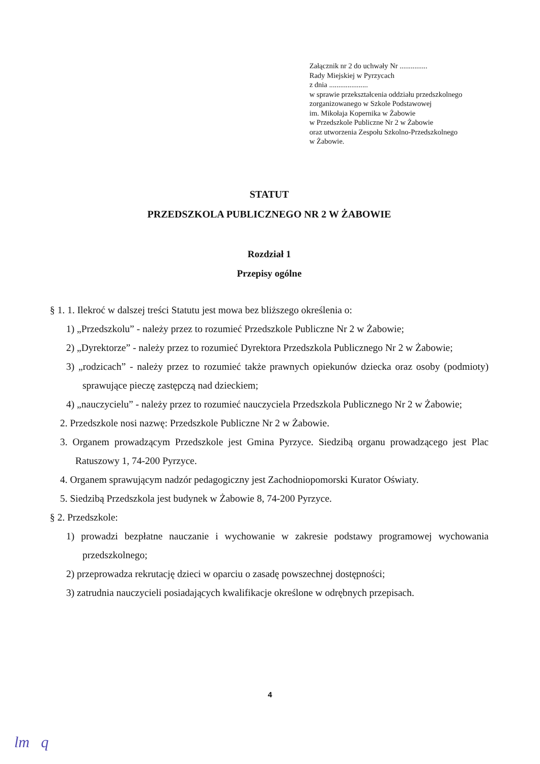Załącznik nr 2 do uchwały Nr ...............
Rady Miejskiej w Pyrzycach
z dnia .....................
w sprawie przekształcenia oddziału przedszkolnego
zorganizowanego w Szkole Podstawowej
im. Mikołaja Kopernika w Żabowie
w Przedszkole Publiczne Nr 2 w Żabowie
oraz utworzenia Zespołu Szkolno-Przedszkolnego
w Żabowie.
STATUT
PRZEDSZKOLA PUBLICZNEGO NR 2 W ŻABOWIE
Rozdział 1
Przepisy ogólne
§ 1. 1. Ilekroć w dalszej treści Statutu jest mowa bez bliższego określenia o:
1) „Przedszkolu” - należy przez to rozumieć Przedszkole Publiczne Nr 2 w Żabowie;
2) „Dyrektorze” - należy przez to rozumieć Dyrektora Przedszkola Publicznego Nr 2 w Żabowie;
3) „rodzicach” - należy przez to rozumieć także prawnych opiekunów dziecka oraz osoby (podmioty) sprawujące pieczę zastępczą nad dzieckiem;
4) „nauczycielu” - należy przez to rozumieć nauczyciela Przedszkola Publicznego Nr 2 w Żabowie;
2. Przedszkole nosi nazwę: Przedszkole Publiczne Nr 2 w Żabowie.
3. Organem prowadzącym Przedszkole jest Gmina Pyrzyce. Siedzibą organu prowadzącego jest Plac Ratuszowy 1, 74-200 Pyrzyce.
4. Organem sprawującym nadzór pedagogiczny jest Zachodniopomorski Kurator Oświaty.
5. Siedzibą Przedszkola jest budynek w Żabowie 8, 74-200 Pyrzyce.
§ 2. Przedszkole:
1) prowadzi bezpłatne nauczanie i wychowanie w zakresie podstawy programowej wychowania przedszkolnego;
2) przeprowadza rekrutację dzieci w oparciu o zasadę powszechnej dostępności;
3) zatrudnia nauczycieli posiadających kwalifikacje określone w odrębnych przepisach.
4
lm q